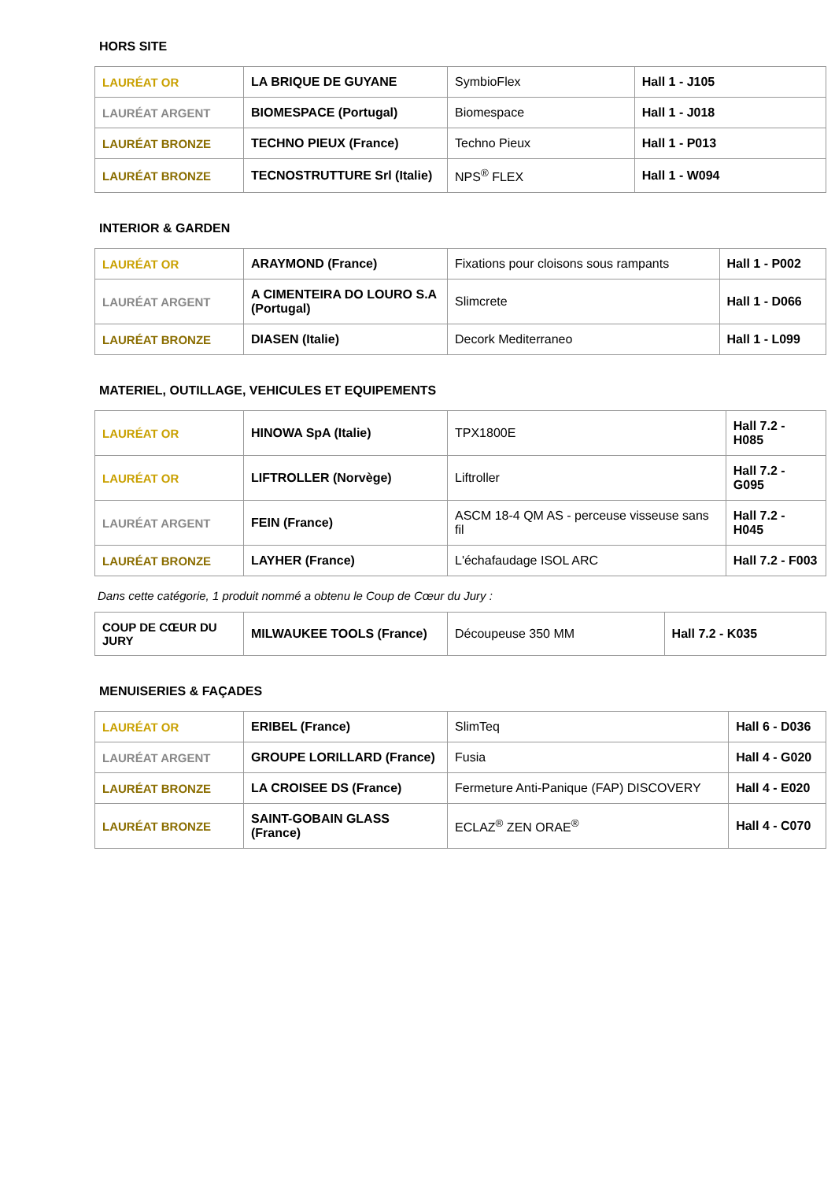HORS SITE
| LAURÉAT OR | LA BRIQUE DE GUYANE | SymbioFlex | Hall 1 - J105 |
| LAURÉAT ARGENT | BIOMESPACE (Portugal) | Biomespace | Hall 1 - J018 |
| LAURÉAT BRONZE | TECHNO PIEUX (France) | Techno Pieux | Hall 1 - P013 |
| LAURÉAT BRONZE | TECNOSTRUTTURE Srl (Italie) | NPS<sup>®</sup> FLEX | Hall 1 - W094 |
INTERIOR & GARDEN
| LAURÉAT OR | ARAYMOND (France) | Fixations pour cloisons sous rampants | Hall 1 - P002 |
| LAURÉAT ARGENT | A CIMENTEIRA DO LOURO S.A (Portugal) | Slimcrete | Hall 1 - D066 |
| LAURÉAT BRONZE | DIASEN (Italie) | Decork Mediterraneo | Hall 1 - L099 |
MATERIEL, OUTILLAGE, VEHICULES ET EQUIPEMENTS
| LAURÉAT OR | HINOWA SpA (Italie) | TPX1800E | Hall 7.2 - H085 |
| LAURÉAT OR | LIFTROLLER (Norvège) | Liftroller | Hall 7.2 - G095 |
| LAURÉAT ARGENT | FEIN (France) | ASCM 18-4 QM AS - perceuse visseuse sans fil | Hall 7.2 - H045 |
| LAURÉAT BRONZE | LAYHER (France) | L'échafaudage ISOL ARC | Hall 7.2 - F003 |
Dans cette catégorie, 1 produit nommé a obtenu le Coup de Cœur du Jury :
| COUP DE CŒUR DU JURY | MILWAUKEE TOOLS (France) | Découpeuse 350 MM | Hall 7.2 - K035 |
MENUISERIES & FAÇADES
| LAURÉAT OR | ERIBEL (France) | SlimTeq | Hall 6 - D036 |
| LAURÉAT ARGENT | GROUPE LORILLARD (France) | Fusia | Hall 4 - G020 |
| LAURÉAT BRONZE | LA CROISEE DS (France) | Fermeture Anti-Panique (FAP) DISCOVERY | Hall 4 - E020 |
| LAURÉAT BRONZE | SAINT-GOBAIN GLASS (France) | ECLAZ<sup>®</sup> ZEN ORAE<sup>®</sup> | Hall 4 - C070 |